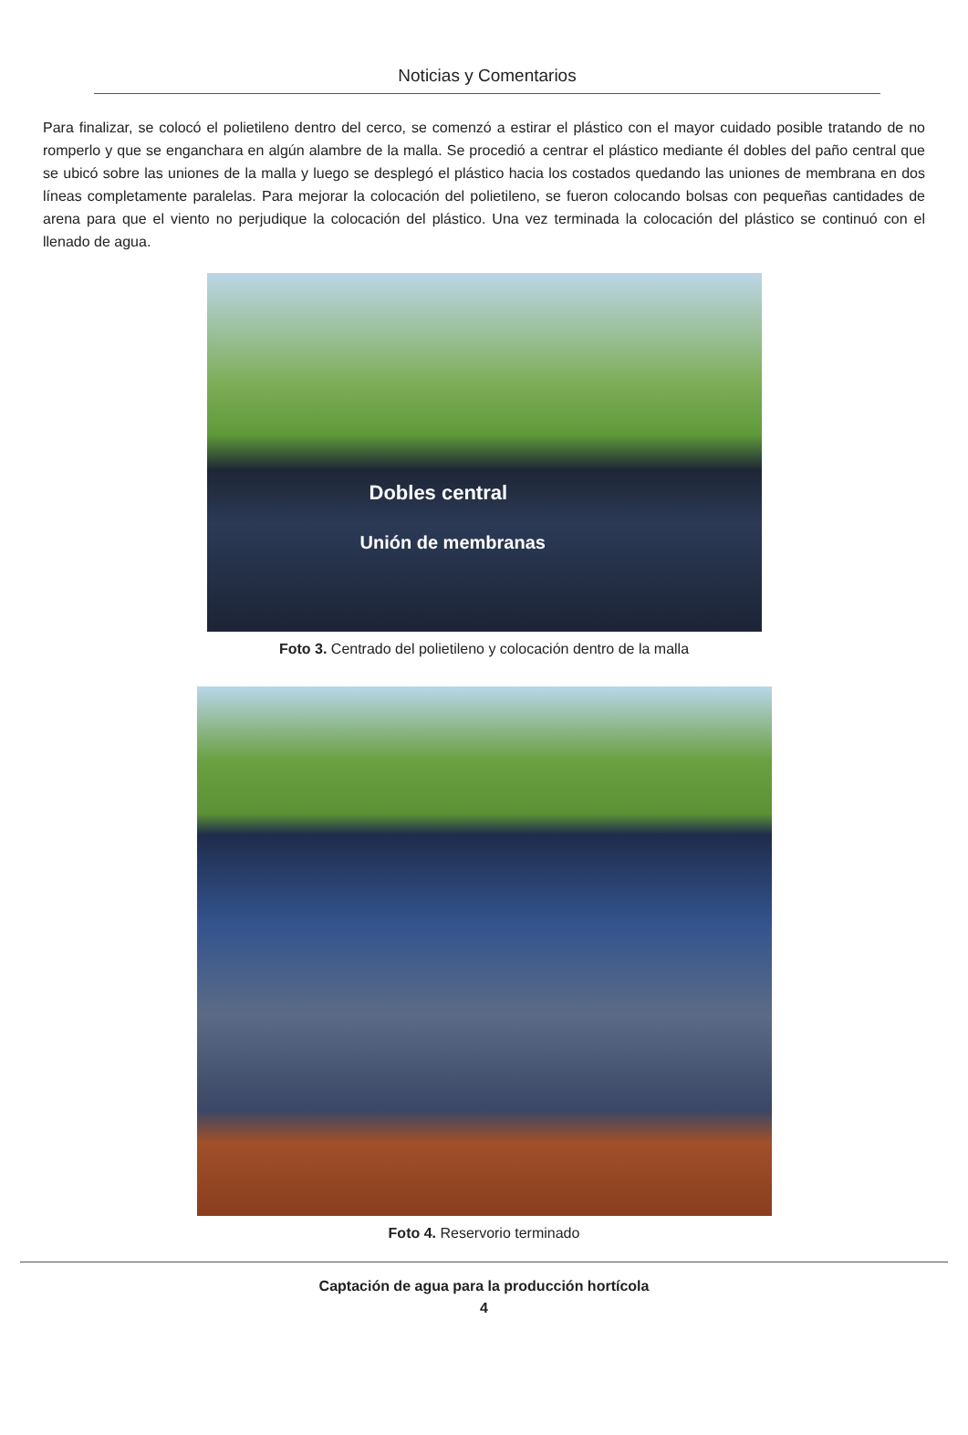Noticias y Comentarios
Para finalizar, se colocó el polietileno dentro del cerco, se comenzó a estirar el plástico con el mayor cuidado posible tratando de no romperlo y que se enganchara en algún alambre de la malla. Se procedió a centrar el plástico mediante él dobles del paño central que se ubicó sobre las uniones de la malla y luego se desplegó el plástico hacia los costados quedando las uniones de membrana en dos líneas completamente paralelas. Para mejorar la colocación del polietileno, se fueron colocando bolsas con pequeñas cantidades de arena para que el viento no perjudique la colocación del plástico. Una vez terminada la colocación del plástico se continuó con el llenado de agua.
Dobles central
Unión de membranas
Foto 3. Centrado del polietileno y colocación dentro de la malla
Foto 4. Reservorio terminado
Captación de agua para la producción hortícola
4